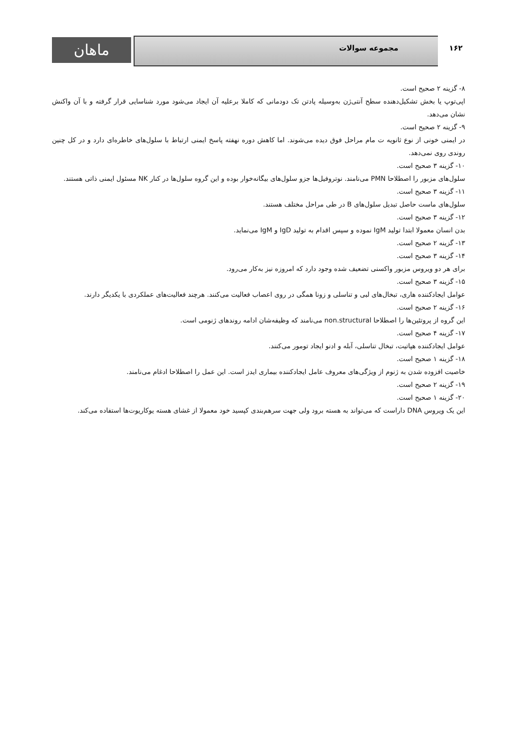ماهان مجموعه سوالات ۱۶۲
۸- گزینه ۲ صحیح است.
اپی‌توپ یا بخش تشکیل‌دهنده سطح آنتی‌ژن به‌وسیله پادتن تک دودمانی که کاملا برعلیه آن ایجاد می‌شود مورد شناسایی قرار گرفته و با آن واکنش نشان می‌دهد.
۹- گزینه ۲ صحیح است.
در ایمنی خونی از نوع ثانویه ت مام مراحل فوق دیده می‌شوند. اما کاهش دوره نهفته پاسخ ایمنی ارتباط با سلول‌های خاطره‌ای دارد و در کل چنین روندی روی نمی‌دهد.
۱۰- گزینه ۳ صحیح است.
سلول‌های مزبور را اصطلاحا PMN می‌نامند. نوتروفیل‌ها جزو سلول‌های بیگانه‌خوار بوده و این گروه سلول‌ها در کنار NK مسئول ایمنی ذاتی هستند.
۱۱- گزینه ۳ صحیح است.
سلول‌های ماست حاصل تبدیل سلول‌های B در طی مراحل مختلف هستند.
۱۲- گزینه ۳ صحیح است.
بدن انسان معمولا ابتدا تولید IgM نموده و سپس اقدام به تولید IgD و IgM می‌نماید.
۱۳- گزینه ۲ صحیح است.
۱۴- گزینه ۳ صحیح است.
برای هر دو ویروس مزبور واکسنی تضعیف شده وجود دارد که امروزه نیز به‌کار می‌رود.
۱۵- گزینه ۳ صحیح است.
عوامل ایجادکننده هاری، تبخال‌های لبی و تناسلی و زونا همگی در روی اعصاب فعالیت می‌کنند. هرچند فعالیت‌های عملکردی با یکدیگر دارند.
۱۶- گزینه ۲ صحیح است.
این گروه از پروتئین‌ها را اصطلاحا non.structural می‌نامند که وظیفه‌شان ادامه روندهای ژنومی است.
۱۷- گزینه ۴ صحیح است.
عوامل ایجادکننده هپاتیت، تبخال تناسلی، آبله و ادنو ایجاد تومور می‌کنند.
۱۸- گزینه ۱ صحیح است.
خاصیت افزوده شدن به ژنوم از ویژگی‌های معروف عامل ایجادکننده بیماری ایدز است. این عمل را اصطلاحا ادغام می‌نامند.
۱۹- گزینه ۲ صحیح است.
۲۰- گزینه ۱ صحیح است.
این یک ویروس DNA داراست که می‌تواند به هسته برود ولی جهت سرهم‌بندی کپسید خود معمولا از غشای هسته یوکاریوت‌ها استفاده می‌کند.